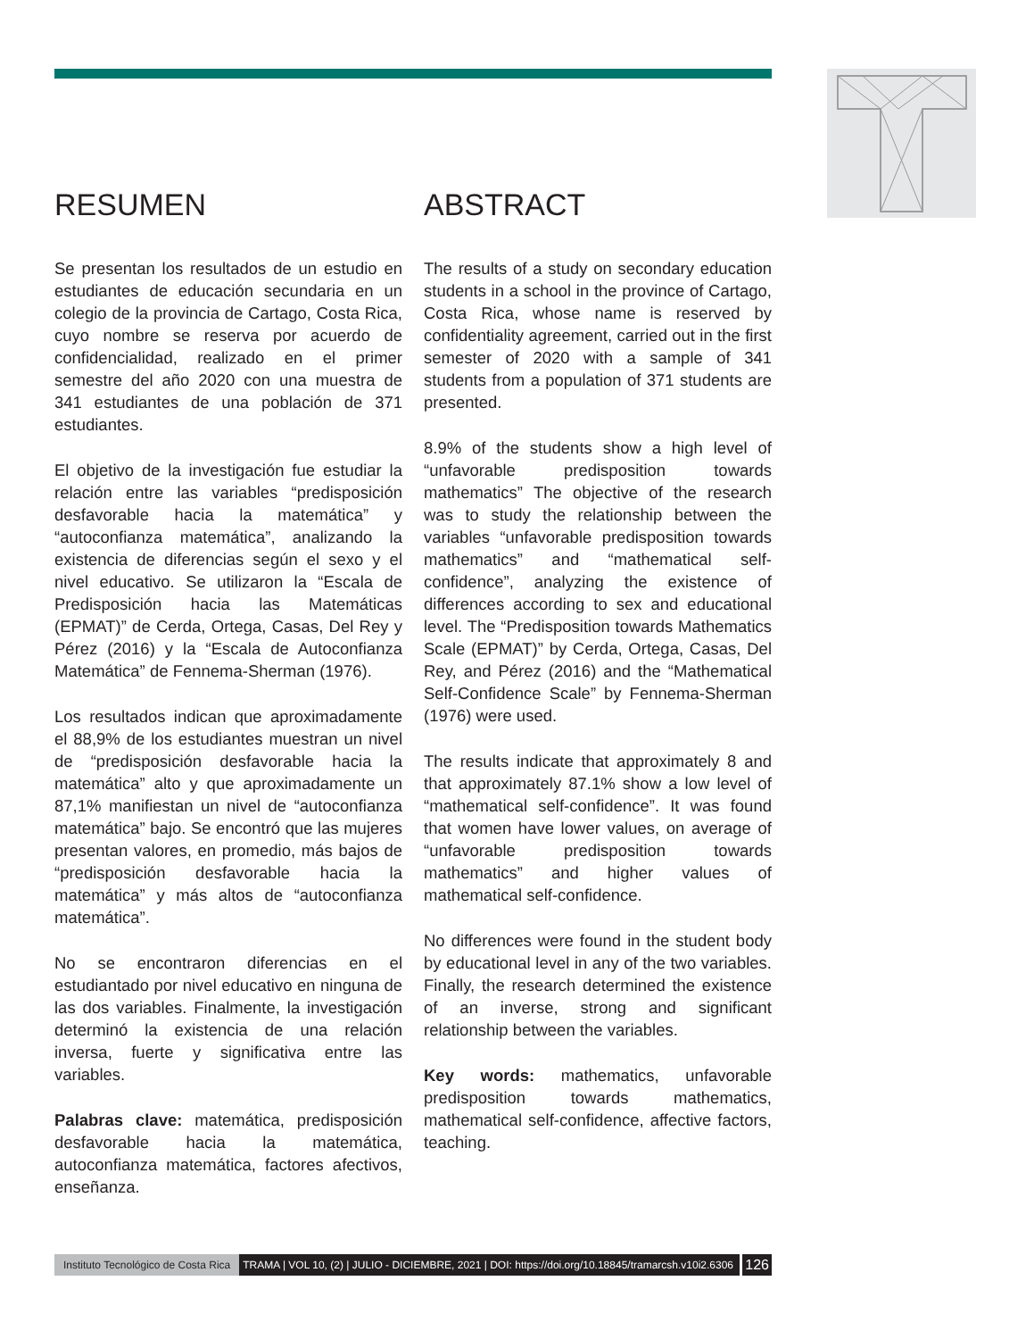RESUMEN
Se presentan los resultados de un estudio en estudiantes de educación secundaria en un colegio de la provincia de Cartago, Costa Rica, cuyo nombre se reserva por acuerdo de confidencialidad, realizado en el primer semestre del año 2020 con una muestra de 341 estudiantes de una población de 371 estudiantes.
El objetivo de la investigación fue estudiar la relación entre las variables “predisposición desfavorable hacia la matemática” y “autoconfianza matemática”, analizando la existencia de diferencias según el sexo y el nivel educativo. Se utilizaron la “Escala de Predisposición hacia las Matemáticas (EPMAT)” de Cerda, Ortega, Casas, Del Rey y Pérez (2016) y la “Escala de Autoconfianza Matemática” de Fennema-Sherman (1976).
Los resultados indican que aproximadamente el 88,9% de los estudiantes muestran un nivel de “predisposición desfavorable hacia la matemática” alto y que aproximadamente un 87,1% manifiestan un nivel de “autoconfianza matemática” bajo. Se encontró que las mujeres presentan valores, en promedio, más bajos de “predisposición desfavorable hacia la matemática” y más altos de “autoconfianza matemática”.
No se encontraron diferencias en el estudiantado por nivel educativo en ninguna de las dos variables. Finalmente, la investigación determinó la existencia de una relación inversa, fuerte y significativa entre las variables.
Palabras clave: matemática, predisposición desfavorable hacia la matemática, autoconfianza matemática, factores afectivos, enseñanza.
ABSTRACT
The results of a study on secondary education students in a school in the province of Cartago, Costa Rica, whose name is reserved by confidentiality agreement, carried out in the first semester of 2020 with a sample of 341 students from a population of 371 students are presented.
8.9% of the students show a high level of “unfavorable predisposition towards mathematics” The objective of the research was to study the relationship between the variables “unfavorable predisposition towards mathematics” and “mathematical self-confidence”, analyzing the existence of differences according to sex and educational level. The “Predisposition towards Mathematics Scale (EPMAT)” by Cerda, Ortega, Casas, Del Rey, and Pérez (2016) and the “Mathematical Self-Confidence Scale” by Fennema-Sherman (1976) were used.
The results indicate that approximately 8 and that approximately 87.1% show a low level of “mathematical self-confidence”. It was found that women have lower values, on average of “unfavorable predisposition towards mathematics” and higher values of mathematical self-confidence.
No differences were found in the student body by educational level in any of the two variables. Finally, the research determined the existence of an inverse, strong and significant relationship between the variables.
Key words: mathematics, unfavorable predisposition towards mathematics, mathematical self-confidence, affective factors, teaching.
Instituto Tecnológico de Costa Rica TRAMA | VOL 10, (2) | JULIO - DICIEMBRE, 2021 | DOI: https://doi.org/10.18845/tramarcsh.v10i2.6306 126